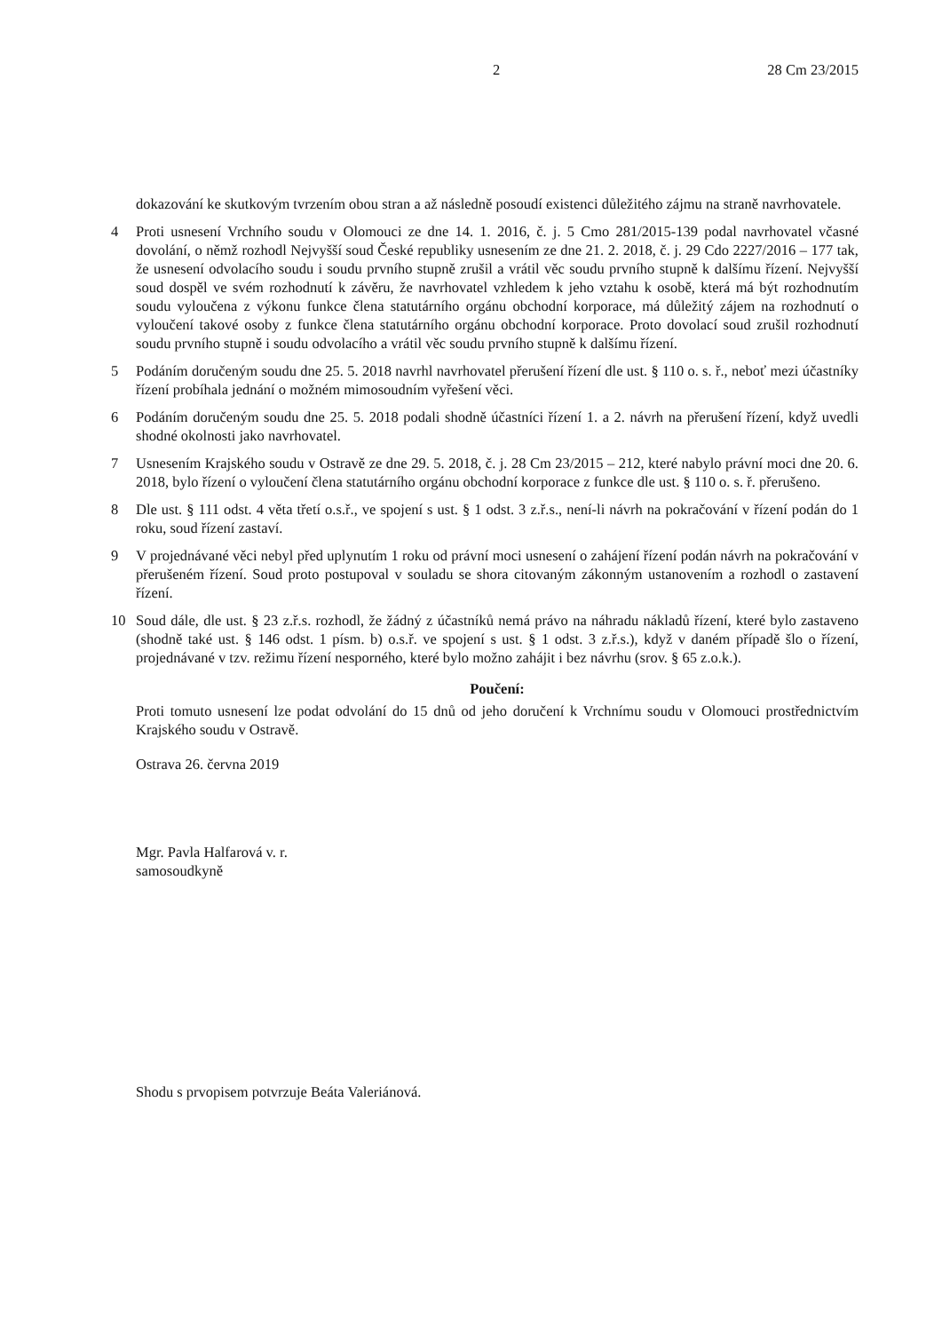2 28 Cm 23/2015
dokazování ke skutkovým tvrzením obou stran a až následně posoudí existenci důležitého zájmu na straně navrhovatele.
4 Proti usnesení Vrchního soudu v Olomouci ze dne 14. 1. 2016, č. j. 5 Cmo 281/2015-139 podal navrhovatel včasné dovolání, o němž rozhodl Nejvyšší soud České republiky usnesením ze dne 21. 2. 2018, č. j. 29 Cdo 2227/2016 – 177 tak, že usnesení odvolacího soudu i soudu prvního stupně zrušil a vrátil věc soudu prvního stupně k dalšímu řízení. Nejvyšší soud dospěl ve svém rozhodnutí k závěru, že navrhovatel vzhledem k jeho vztahu k osobě, která má být rozhodnutím soudu vyloučena z výkonu funkce člena statutárního orgánu obchodní korporace, má důležitý zájem na rozhodnutí o vyloučení takové osoby z funkce člena statutárního orgánu obchodní korporace. Proto dovolací soud zrušil rozhodnutí soudu prvního stupně i soudu odvolacího a vrátil věc soudu prvního stupně k dalšímu řízení.
5 Podáním doručeným soudu dne 25. 5. 2018 navrhl navrhovatel přerušení řízení dle ust. § 110 o. s. ř., neboť mezi účastníky řízení probíhala jednání o možném mimosoudním vyřešení věci.
6 Podáním doručeným soudu dne 25. 5. 2018 podali shodně účastníci řízení 1. a 2. návrh na přerušení řízení, když uvedli shodné okolnosti jako navrhovatel.
7 Usnesením Krajského soudu v Ostravě ze dne 29. 5. 2018, č. j. 28 Cm 23/2015 – 212, které nabylo právní moci dne 20. 6. 2018, bylo řízení o vyloučení člena statutárního orgánu obchodní korporace z funkce dle ust. § 110 o. s. ř. přerušeno.
8 Dle ust. § 111 odst. 4 věta třetí o.s.ř., ve spojení s ust. § 1 odst. 3 z.ř.s., není-li návrh na pokračování v řízení podán do 1 roku, soud řízení zastaví.
9 V projednávané věci nebyl před uplynutím 1 roku od právní moci usnesení o zahájení řízení podán návrh na pokračování v přerušeném řízení. Soud proto postupoval v souladu se shora citovaným zákonným ustanovením a rozhodl o zastavení řízení.
10 Soud dále, dle ust. § 23 z.ř.s. rozhodl, že žádný z účastníků nemá právo na náhradu nákladů řízení, které bylo zastaveno (shodně také ust. § 146 odst. 1 písm. b) o.s.ř. ve spojení s ust. § 1 odst. 3 z.ř.s.), když v daném případě šlo o řízení, projednávané v tzv. režimu řízení nesporného, které bylo možno zahájit i bez návrhu (srov. § 65 z.o.k.).
Poučení:
Proti tomuto usnesení lze podat odvolání do 15 dnů od jeho doručení k Vrchnímu soudu v Olomouci prostřednictvím Krajského soudu v Ostravě.
Ostrava 26. června 2019
Mgr. Pavla Halfarová v. r.
samosoudkyně
Shodu s prvopisem potvrzuje Beáta Valeriánová.